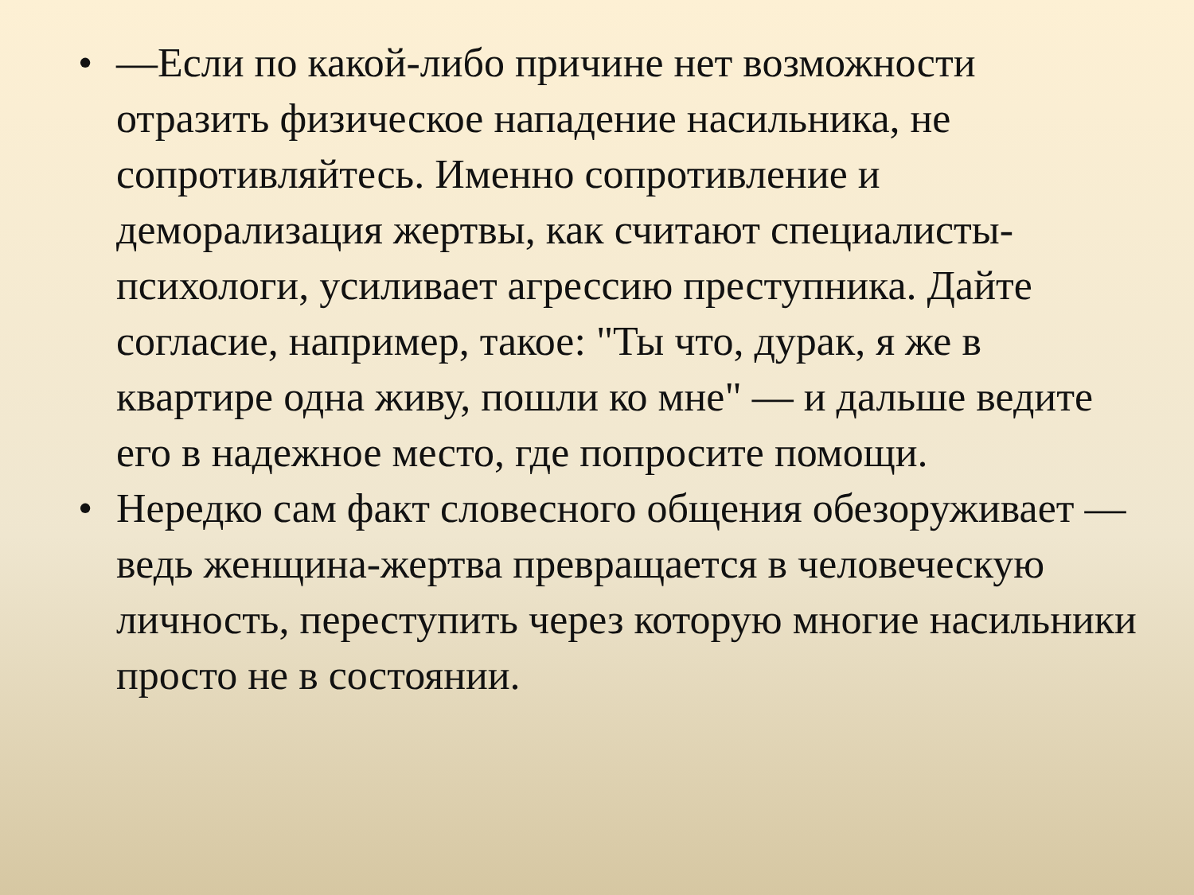• —Если по какой-либо причине нет возможности отразить физическое нападение насильника, не сопротивляйтесь. Именно сопротивление и деморализация жертвы, как считают специалисты-психологи, усиливает агрессию преступника. Дайте согласие, например, такое: "Ты что, дурак, я же в квартире одна живу, пошли ко мне" — и дальше ведите его в надежное место, где попросите помощи.
• Нередко сам факт словесного общения обезоруживает — ведь женщина-жертва превращается в человеческую личность, переступить через которую многие насильники просто не в состоянии.